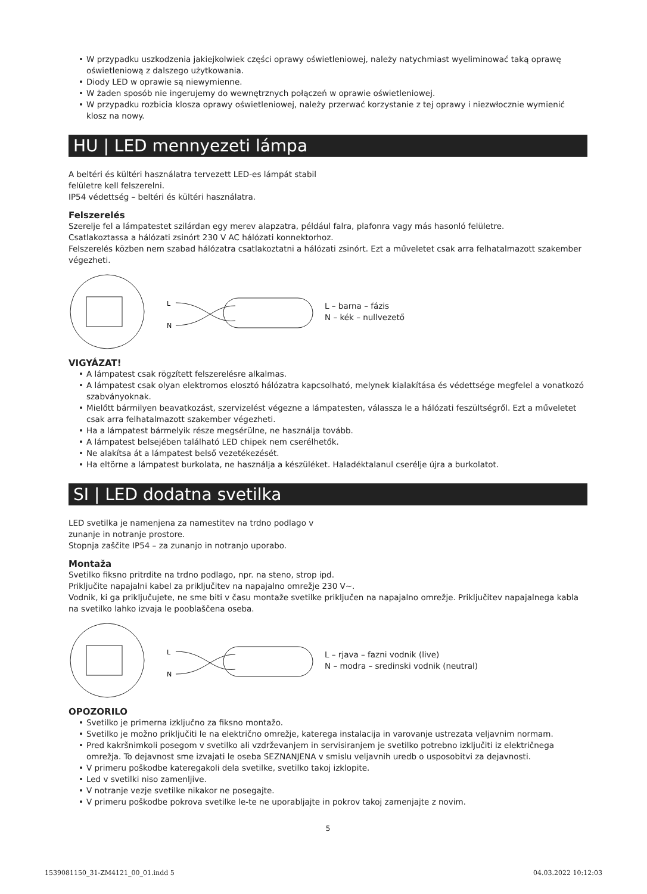W przypadku uszkodzenia jakiejkolwiek części oprawy oświetleniowej, należy natychmiast wyeliminować taką oprawę oświetleniową z dalszego użytkowania.
Diody LED w oprawie są niewymienne.
W żaden sposób nie ingerujemy do wewnętrznych połączeń w oprawie oświetleniowej.
W przypadku rozbicia klosza oprawy oświetleniowej, należy przerwać korzystanie z tej oprawy i niezwłocznie wymienić klosz na nowy.
HU | LED mennyezeti lámpa
A beltéri és kültéri használatra tervezett LED-es lámpát stabil
felületre kell felszerelni.
IP54 védettség – beltéri és kültéri használatra.
Felszerelés
Szerelje fel a lámpatestet szilárdan egy merev alapzatra, például falra, plafonra vagy más hasonló felületre.
Csatlakoztassa a hálózati zsinórt 230 V AC hálózati konnektorhoz.
Felszerelés közben nem szabad hálózatra csatlakoztatni a hálózati zsinórt. Ezt a műveletet csak arra felhatalmazott szakember végezheti.
L
N
L – barna – fázis
N – kék – nullvezető
VIGYÁZAT!
A lámpatest csak rögzített felszerelésre alkalmas.
A lámpatest csak olyan elektromos elosztó hálózatra kapcsolható, melynek kialakítása és védettsége megfelel a vonatkozó szabványoknak.
Mielőtt bármilyen beavatkozást, szervizelést végezne a lámpatesten, válassza le a hálózati feszültségről. Ezt a műveletet csak arra felhatalmazott szakember végezheti.
Ha a lámpatest bármelyik része megsérülne, ne használja tovább.
A lámpatest belsejében található LED chipek nem cserélhetők.
Ne alakítsa át a lámpatest belső vezetékezését.
Ha eltörne a lámpatest burkolata, ne használja a készüléket. Haladéktalanul cserélje újra a burkolatot.
SI | LED dodatna svetilka
LED svetilka je namenjena za namestitev na trdno podlago v
zunanje in notranje prostore.
Stopnja zaščite IP54 – za zunanjo in notranjo uporabo.
Montaža
Svetilko fiksno pritrdite na trdno podlago, npr. na steno, strop ipd.
Priključite napajalni kabel za priključitev na napajalno omrežje 230 V~.
Vodnik, ki ga priključujete, ne sme biti v času montaže svetilke priključen na napajalno omrežje. Priključitev napajalnega kabla na svetilko lahko izvaja le pooblaščena oseba.
L
N
L – rjava – fazni vodnik (live)
N – modra – sredinski vodnik (neutral)
OPOZORILO
Svetilko je primerna izključno za fiksno montažo.
Svetilko je možno priključiti le na električno omrežje, katerega instalacija in varovanje ustrezata veljavnim normam.
Pred kakršnimkoli posegom v svetilko ali vzdrževanjem in servisiranjem je svetilko potrebno izključiti iz električnega omrežja. To dejavnost sme izvajati le oseba SEZNANJENA v smislu veljavnih uredb o usposobitvi za dejavnosti.
V primeru poškodbe kateregakoli dela svetilke, svetilko takoj izklopite.
Led v svetilki niso zamenljive.
V notranje vezje svetilke nikakor ne posegajte.
V primeru poškodbe pokrova svetilke le-te ne uporabljajte in pokrov takoj zamenjajte z novim.
5
1539081150_31-ZM4121_00_01.indd 5 04.03.2022 10:12:03